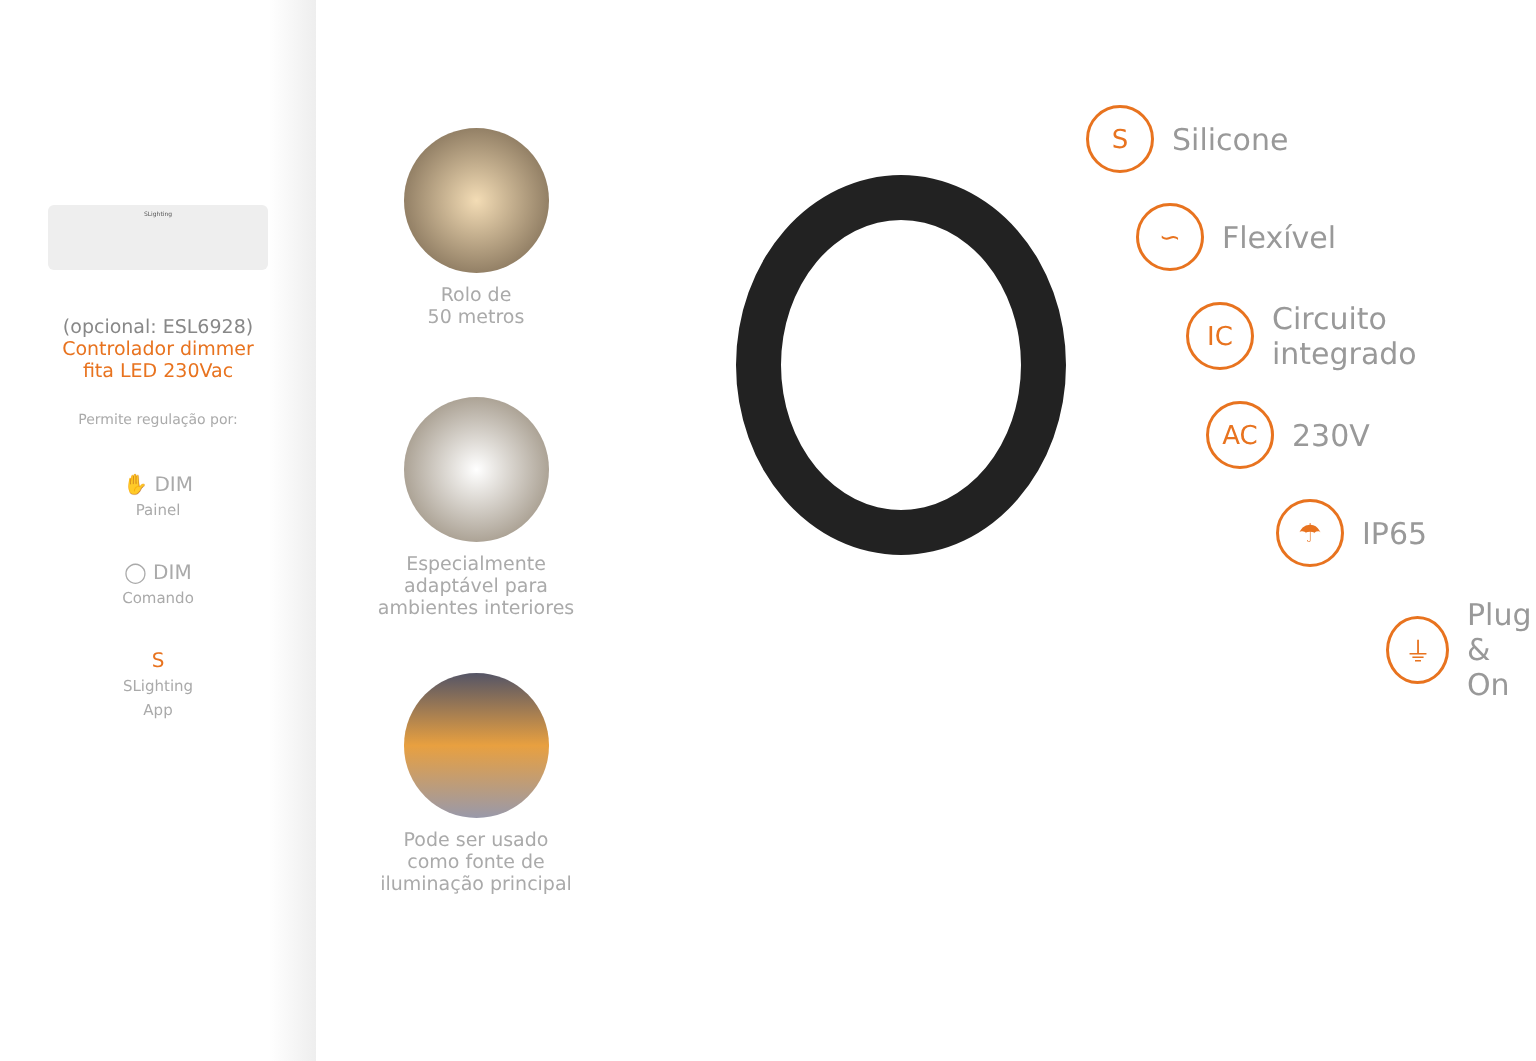SLighting
(opcional: ESL6928)
Controlador dimmer
fita LED 230Vac
Permite regulação por:
✋ DIM
Painel
◯ DIM
Comando
S
SLighting
App
Rolo de
50 metros
Especialmente
adaptável para
ambientes interiores
Pode ser usado
como fonte de
iluminação principal
S
Silicone
∽
Flexível
IC
Circuito
integrado
AC
230V
☂
IP65
⏚
Plug
& On